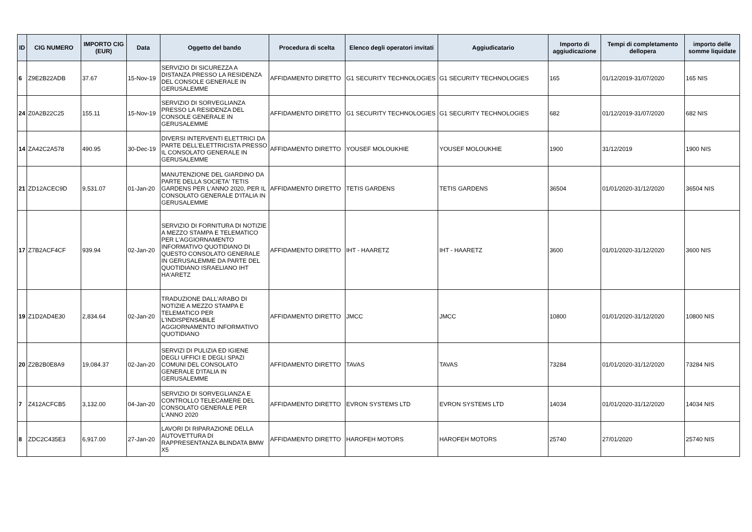| ID | CIG NUMERO | IMPORTO CIG (EUR) | Data | Oggetto del bando | Procedura di scelta | Elenco degli operatori invitati | Aggiudicatario | Importo di aggiudicazione | Tempi di completamento dellopera | importo delle somme liquidate |
| --- | --- | --- | --- | --- | --- | --- | --- | --- | --- | --- |
| 6 | Z9E2B22ADB | 37.67 | 15-Nov-19 | SERVIZIO DI SICUREZZA A DISTANZA PRESSO LA RESIDENZA DEL CONSOLE GENERALE IN GERUSALEMME | AFFIDAMENTO DIRETTO | G1 SECURITY TECHNOLOGIES | G1 SECURITY TECHNOLOGIES | 165 | 01/12/2019-31/07/2020 | 165 NIS |
| 24 | Z0A2B22C25 | 155.11 | 15-Nov-19 | SERVIZIO DI SORVEGLIANZA PRESSO LA RESIDENZA DEL CONSOLE GENERALE IN GERUSALEMME | AFFIDAMENTO DIRETTO | G1 SECURITY TECHNOLOGIES | G1 SECURITY TECHNOLOGIES | 682 | 01/12/2019-31/07/2020 | 682 NIS |
| 14 | ZA42C2A578 | 490.95 | 30-Dec-19 | DIVERSI INTERVENTI ELETTRICI DA PARTE DELL'ELETTRICISTA PRESSO IL CONSOLATO GENERALE IN GERUSALEMME | AFFIDAMENTO DIRETTO | YOUSEF MOLOUKHIE | YOUSEF MOLOUKHIE | 1900 | 31/12/2019 | 1900 NIS |
| 21 | ZD12ACEC9D | 9,531.07 | 01-Jan-20 | MANUTENZIONE DEL GIARDINO DA PARTE DELLA SOCIETA' TETIS GARDENS PER L'ANNO 2020, PER IL CONSOLATO GENERALE D'ITALIA IN GERUSALEMME | AFFIDAMENTO DIRETTO | TETIS GARDENS | TETIS GARDENS | 36504 | 01/01/2020-31/12/2020 | 36504 NIS |
| 17 | Z7B2ACF4CF | 939.94 | 02-Jan-20 | SERVIZIO DI FORNITURA DI NOTIZIE A MEZZO STAMPA E TELEMATICO PER L'AGGIORNAMENTO INFORMATIVO QUOTIDIANO DI QUESTO CONSOLATO GENERALE IN GERUSALEMME DA PARTE DEL QUOTIDIANO ISRAELIANO IHT HA'ARETZ | AFFIDAMENTO DIRETTO | IHT - HAARETZ | IHT - HAARETZ | 3600 | 01/01/2020-31/12/2020 | 3600 NIS |
| 19 | Z1D2AD4E30 | 2,834.64 | 02-Jan-20 | TRADUZIONE DALL'ARABO DI NOTIZIE A MEZZO STAMPA E TELEMATICO PER L'INDISPENSABILE AGGIORNAMENTO INFORMATIVO QUOTIDIANO | AFFIDAMENTO DIRETTO | JMCC | JMCC | 10800 | 01/01/2020-31/12/2020 | 10800 NIS |
| 20 | Z2B2B0E8A9 | 19,084.37 | 02-Jan-20 | SERVIZI DI PULIZIA ED IGIENE DEGLI UFFICI E DEGLI SPAZI COMUNI DEL CONSOLATO GENERALE D'ITALIA IN GERUSALEMME | AFFIDAMENTO DIRETTO | TAVAS | TAVAS | 73284 | 01/01/2020-31/12/2020 | 73284 NIS |
| 7 | Z412ACFCB5 | 3,132.00 | 04-Jan-20 | SERVIZIO DI SORVEGLIANZA E CONTROLLO TELECAMERE DEL CONSOLATO GENERALE PER L'ANNO 2020 | AFFIDAMENTO DIRETTO | EVRON SYSTEMS LTD | EVRON SYSTEMS LTD | 14034 | 01/01/2020-31/12/2020 | 14034 NIS |
| 8 | ZDC2C435E3 | 6,917.00 | 27-Jan-20 | LAVORI DI RIPARAZIONE DELLA AUTOVETTURA DI RAPPRESENTANZA BLINDATA BMW X5 | AFFIDAMENTO DIRETTO | HAROFEH MOTORS | HAROFEH MOTORS | 25740 | 27/01/2020 | 25740 NIS |